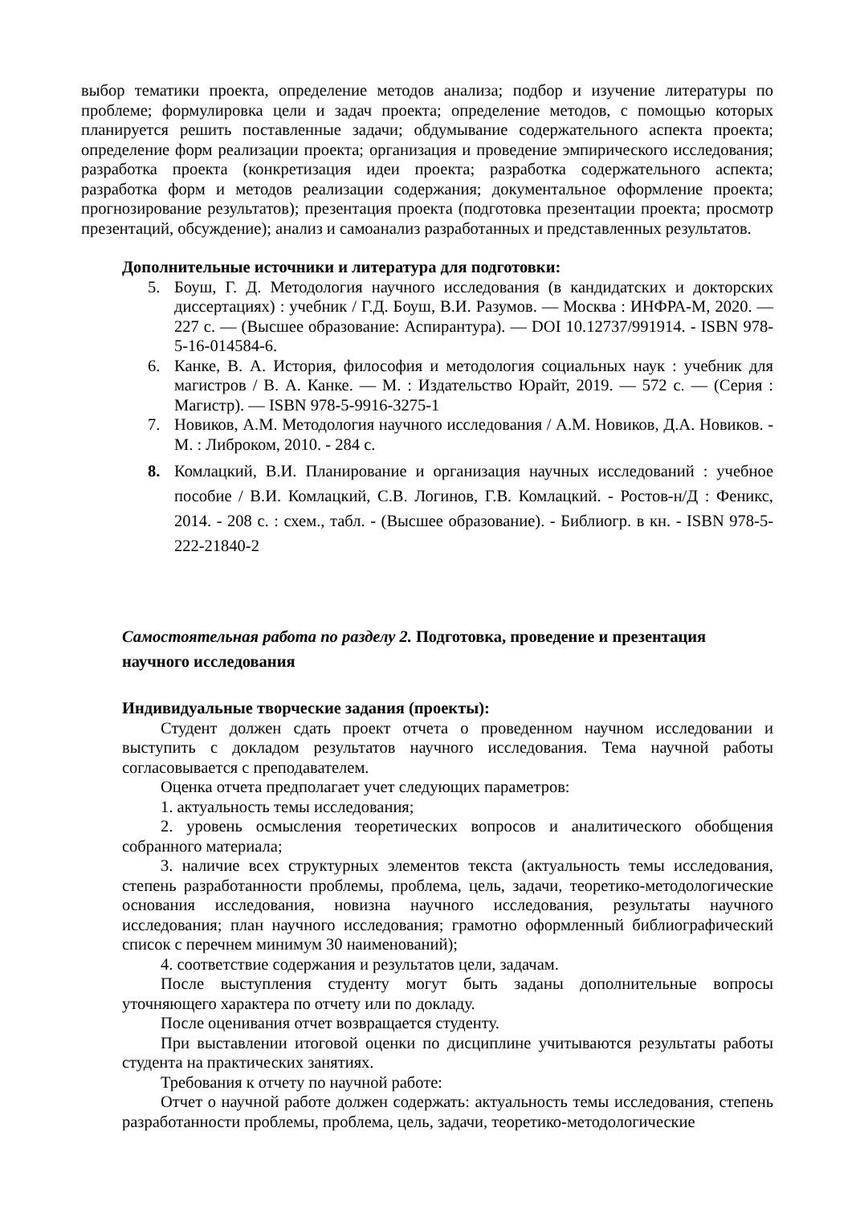выбор тематики проекта, определение методов анализа; подбор и изучение литературы по проблеме; формулировка цели и задач проекта; определение методов, с помощью которых планируется решить поставленные задачи; обдумывание содержательного аспекта проекта; определение форм реализации проекта; организация и проведение эмпирического исследования; разработка проекта (конкретизация идеи проекта; разработка содержательного аспекта; разработка форм и методов реализации содержания; документальное оформление проекта; прогнозирование результатов); презентация проекта (подготовка презентации проекта; просмотр презентаций, обсуждение); анализ и самоанализ разработанных и представленных результатов.
Дополнительные источники и литература для подготовки:
5. Боуш, Г. Д. Методология научного исследования (в кандидатских и докторских диссертациях) : учебник / Г.Д. Боуш, В.И. Разумов. — Москва : ИНФРА-М, 2020. — 227 с. — (Высшее образование: Аспирантура). — DOI 10.12737/991914. - ISBN 978-5-16-014584-6.
6. Канке, В. А. История, философия и методология социальных наук : учебник для магистров / В. А. Канке. — М. : Издательство Юрайт, 2019. — 572 с. — (Серия : Магистр). — ISBN 978-5-9916-3275-1
7. Новиков, А.М. Методология научного исследования / А.М. Новиков, Д.А. Новиков. - М. : Либроком, 2010. - 284 с.
8. Комлацкий, В.И. Планирование и организация научных исследований : учебное пособие / В.И. Комлацкий, С.В. Логинов, Г.В. Комлацкий. - Ростов-н/Д : Феникс, 2014. - 208 с. : схем., табл. - (Высшее образование). - Библиогр. в кн. - ISBN 978-5-222-21840-2
Самостоятельная работа по разделу 2. Подготовка, проведение и презентация
научного исследования
Индивидуальные творческие задания (проекты):
Студент должен сдать проект отчета о проведенном научном исследовании и выступить с докладом результатов научного исследования. Тема научной работы согласовывается с преподавателем.
Оценка отчета предполагает учет следующих параметров:
1. актуальность темы исследования;
2. уровень осмысления теоретических вопросов и аналитического обобщения собранного материала;
3. наличие всех структурных элементов текста (актуальность темы исследования, степень разработанности проблемы, проблема, цель, задачи, теоретико-методологические основания исследования, новизна научного исследования, результаты научного исследования; план научного исследования; грамотно оформленный библиографический список с перечнем минимум 30 наименований);
4. соответствие содержания и результатов цели, задачам.
После выступления студенту могут быть заданы дополнительные вопросы уточняющего характера по отчету или по докладу.
После оценивания отчет возвращается студенту.
При выставлении итоговой оценки по дисциплине учитываются результаты работы студента на практических занятиях.
Требования к отчету по научной работе:
Отчет о научной работе должен содержать: актуальность темы исследования, степень разработанности проблемы, проблема, цель, задачи, теоретико-методологические